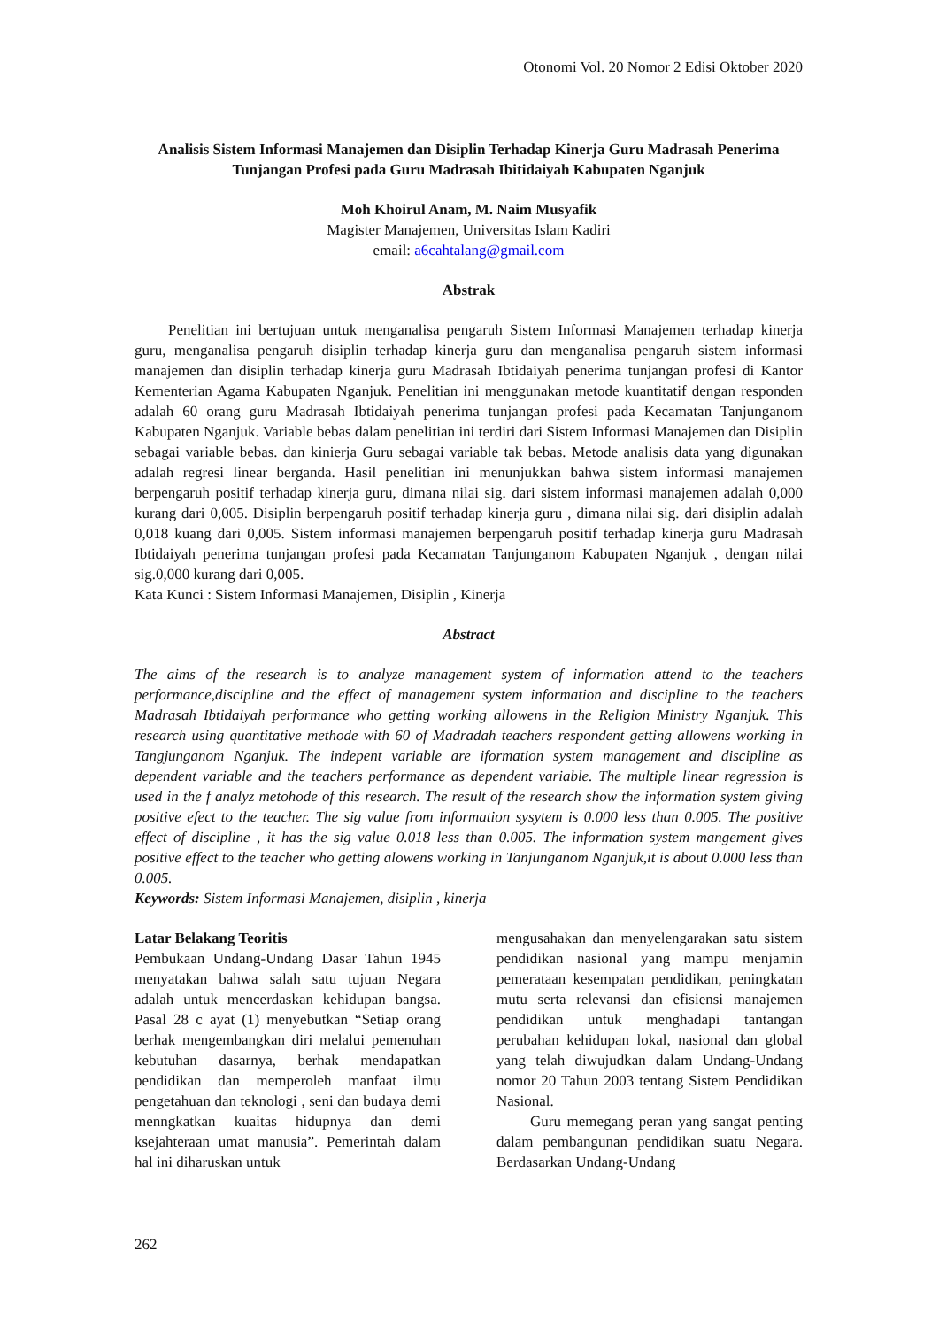Otonomi Vol. 20 Nomor 2 Edisi Oktober 2020
Analisis Sistem Informasi Manajemen dan Disiplin Terhadap Kinerja Guru Madrasah Penerima Tunjangan Profesi pada Guru Madrasah Ibitidaiyah Kabupaten Nganjuk
Moh Khoirul Anam, M. Naim Musyafik
Magister Manajemen, Universitas Islam Kadiri
email: a6cahtalang@gmail.com
Abstrak
Penelitian ini bertujuan untuk menganalisa pengaruh Sistem Informasi Manajemen terhadap kinerja guru, menganalisa pengaruh disiplin terhadap kinerja guru dan menganalisa pengaruh sistem informasi manajemen dan disiplin terhadap kinerja guru Madrasah Ibtidaiyah penerima tunjangan profesi di Kantor Kementerian Agama Kabupaten Nganjuk. Penelitian ini menggunakan metode kuantitatif dengan responden adalah 60 orang guru Madrasah Ibtidaiyah penerima tunjangan profesi pada Kecamatan Tanjunganom Kabupaten Nganjuk. Variable bebas dalam penelitian ini terdiri dari Sistem Informasi Manajemen dan Disiplin sebagai variable bebas. dan kinierja Guru sebagai variable tak bebas. Metode analisis data yang digunakan adalah regresi linear berganda. Hasil penelitian ini menunjukkan bahwa sistem informasi manajemen berpengaruh positif terhadap kinerja guru, dimana nilai sig. dari sistem informasi manajemen adalah 0,000 kurang dari 0,005. Disiplin berpengaruh positif terhadap kinerja guru , dimana nilai sig. dari disiplin adalah 0,018 kuang dari 0,005. Sistem informasi manajemen berpengaruh positif terhadap kinerja guru Madrasah Ibtidaiyah penerima tunjangan profesi pada Kecamatan Tanjunganom Kabupaten Nganjuk , dengan nilai sig.0,000 kurang dari 0,005.
Kata Kunci : Sistem Informasi Manajemen, Disiplin , Kinerja
Abstract
The aims of the research is to analyze management system of information attend to the teachers performance,discipline and the effect of management system information and discipline to the teachers Madrasah Ibtidaiyah performance who getting working allowens in the Religion Ministry Nganjuk. This research using quantitative methode with 60 of Madradah teachers respondent getting allowens working in Tangjunganom Nganjuk. The indepent variable are iformation system management and discipline as dependent variable and the teachers performance as dependent variable. The multiple linear regression is used in the f analyz metohode of this research. The result of the research show the information system giving positive efect to the teacher. The sig value from information sysytem is 0.000 less than 0.005. The positive effect of discipline , it has the sig value 0.018 less than 0.005. The information system mangement gives positive effect to the teacher who getting alowens working in Tanjunganom Nganjuk,it is about 0.000 less than 0.005.
Keywords: Sistem Informasi Manajemen, disiplin , kinerja
Latar Belakang Teoritis
Pembukaan Undang-Undang Dasar Tahun 1945 menyatakan bahwa salah satu tujuan Negara adalah untuk mencerdaskan kehidupan bangsa. Pasal 28 c ayat (1) menyebutkan “Setiap orang berhak mengembangkan diri melalui pemenuhan kebutuhan dasarnya, berhak mendapatkan pendidikan dan memperoleh manfaat ilmu pengetahuan dan teknologi , seni dan budaya demi menngkatkan kuaitas hidupnya dan demi ksejahteraan umat manusia”. Pemerintah dalam hal ini diharuskan untuk
mengusahakan dan menyelengarakan satu sistem pendidikan nasional yang mampu menjamin pemerataan kesempatan pendidikan, peningkatan mutu serta relevansi dan efisiensi manajemen pendidikan untuk menghadapi tantangan perubahan kehidupan lokal, nasional dan global yang telah diwujudkan dalam Undang-Undang nomor 20 Tahun 2003 tentang Sistem Pendidikan Nasional.
Guru memegang peran yang sangat penting dalam pembangunan pendidikan suatu Negara. Berdasarkan Undang-Undang
262